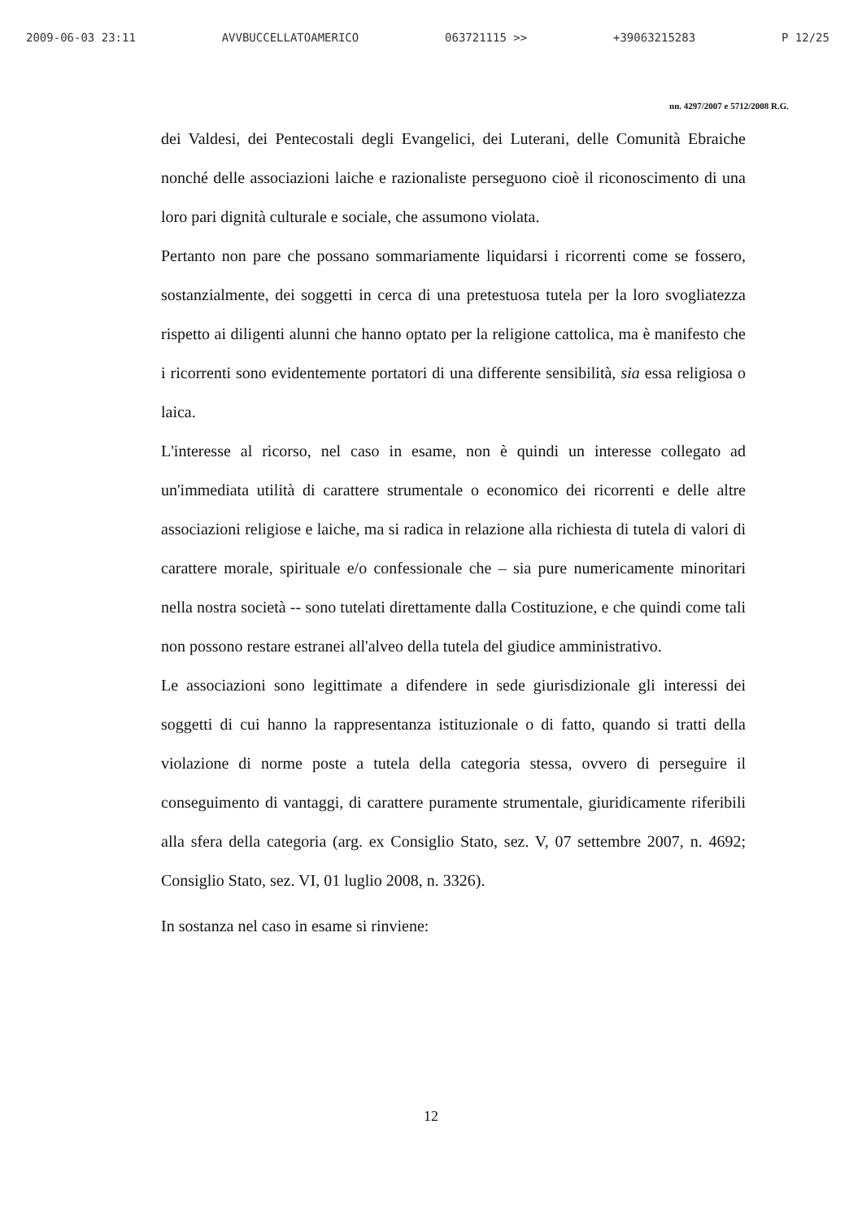2009-06-03 23:11 AVVBUCCELLATOAMERICO 063721115 >> +39063215283 P 12/25
nn. 4297/2007 e 5712/2008 R.G.
dei Valdesi, dei Pentecostali degli Evangelici, dei Luterani, delle Comunità Ebraiche nonché delle associazioni laiche e razionaliste perseguono cioè il riconoscimento di una loro pari dignità culturale e sociale, che assumono violata.
Pertanto non pare che possano sommariamente liquidarsi i ricorrenti come se fossero, sostanzialmente, dei soggetti in cerca di una pretestuosa tutela per la loro svogliatezza rispetto ai diligenti alunni che hanno optato per la religione cattolica, ma è manifesto che i ricorrenti sono evidentemente portatori di una differente sensibilità, sia essa religiosa o laica.
L'interesse al ricorso, nel caso in esame, non è quindi un interesse collegato ad un'immediata utilità di carattere strumentale o economico dei ricorrenti e delle altre associazioni religiose e laiche, ma si radica in relazione alla richiesta di tutela di valori di carattere morale, spirituale e/o confessionale che – sia pure numericamente minoritari nella nostra società -- sono tutelati direttamente dalla Costituzione, e che quindi come tali non possono restare estranei all'alveo della tutela del giudice amministrativo.
Le associazioni sono legittimate a difendere in sede giurisdizionale gli interessi dei soggetti di cui hanno la rappresentanza istituzionale o di fatto, quando si tratti della violazione di norme poste a tutela della categoria stessa, ovvero di perseguire il conseguimento di vantaggi, di carattere puramente strumentale, giuridicamente riferibili alla sfera della categoria (arg. ex Consiglio Stato, sez. V, 07 settembre 2007, n. 4692; Consiglio Stato, sez. VI, 01 luglio 2008, n. 3326).
In sostanza nel caso in esame si rinviene:
12